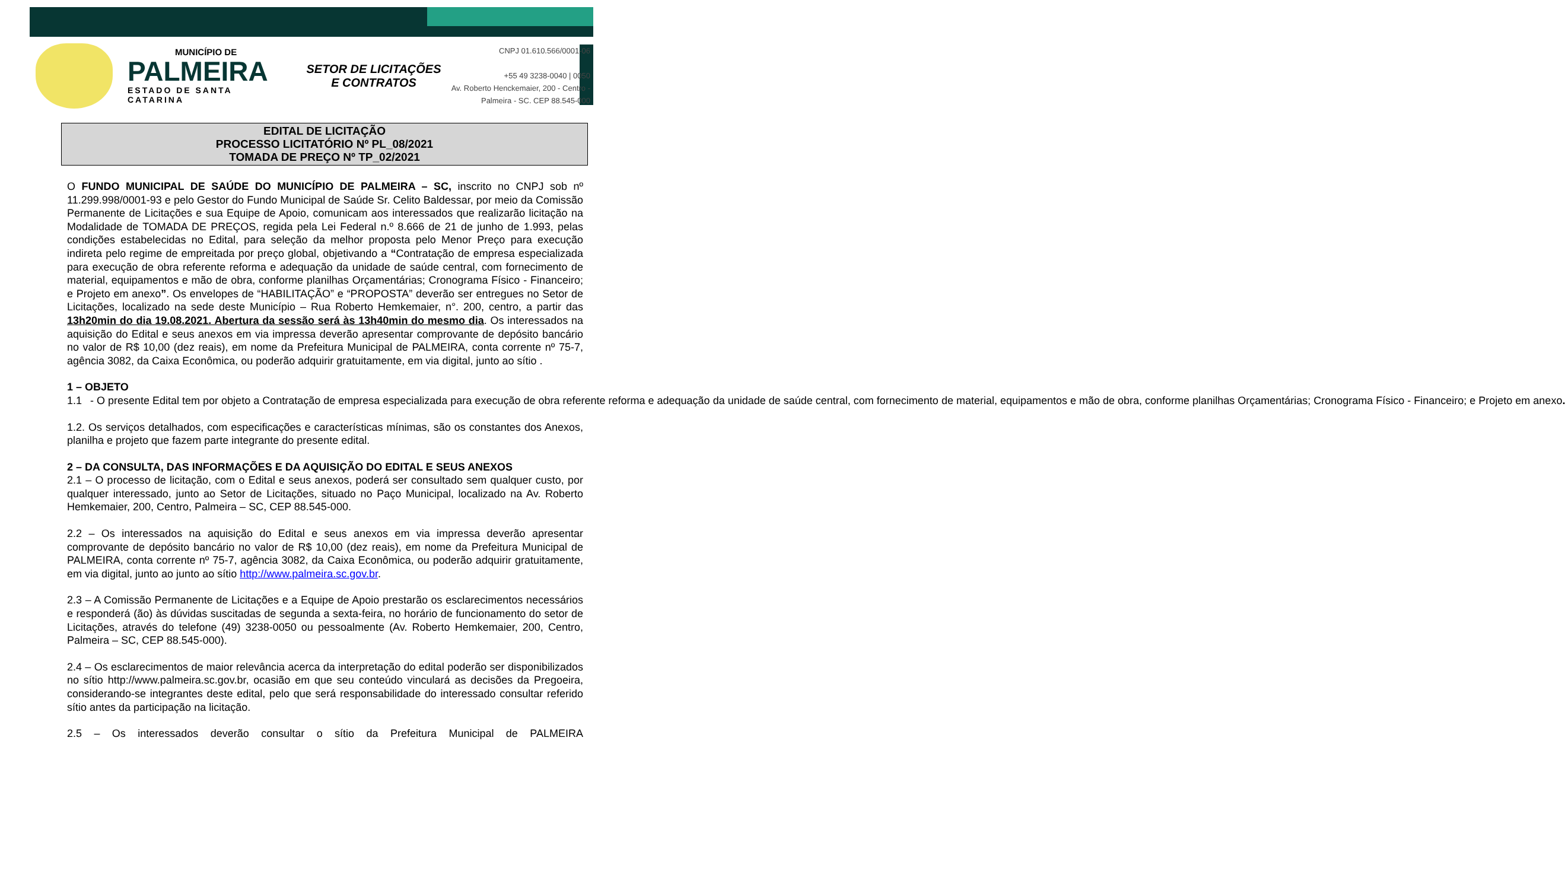MUNICÍPIO DE
PALMEIRA
ESTADO DE SANTA CATARINA
SETOR DE LICITAÇÕES E CONTRATOS
CNPJ 01.610.566/0001-06
+55 49 3238-0040 | 0050
Av. Roberto Henckemaier, 200 - Centro -
Palmeira - SC. CEP 88.545-000
EDITAL DE LICITAÇÃO
PROCESSO LICITATÓRIO Nº PL_08/2021
TOMADA DE PREÇO Nº TP_02/2021
O FUNDO MUNICIPAL DE SAÚDE DO MUNICÍPIO DE PALMEIRA – SC, inscrito no CNPJ sob nº 11.299.998/0001-93 e pelo Gestor do Fundo Municipal de Saúde Sr. Celito Baldessar, por meio da Comissão Permanente de Licitações e sua Equipe de Apoio, comunicam aos interessados que realizarão licitação na Modalidade de TOMADA DE PREÇOS, regida pela Lei Federal n.º 8.666 de 21 de junho de 1.993, pelas condições estabelecidas no Edital, para seleção da melhor proposta pelo Menor Preço para execução indireta pelo regime de empreitada por preço global, objetivando a “Contratação de empresa especializada para execução de obra referente reforma e adequação da unidade de saúde central, com fornecimento de material, equipamentos e mão de obra, conforme planilhas Orçamentárias; Cronograma Físico - Financeiro; e Projeto em anexo”. Os envelopes de “HABILITAÇÃO” e “PROPOSTA” deverão ser entregues no Setor de Licitações, localizado na sede deste Município – Rua Roberto Hemkemaier, n°. 200, centro, a partir das 13h20min do dia 19.08.2021. Abertura da sessão será às 13h40min do mesmo dia. Os interessados na aquisição do Edital e seus anexos em via impressa deverão apresentar comprovante de depósito bancário no valor de R$ 10,00 (dez reais), em nome da Prefeitura Municipal de PALMEIRA, conta corrente nº 75-7, agência 3082, da Caixa Econômica, ou poderão adquirir gratuitamente, em via digital, junto ao sítio .
1 – OBJETO
1.1 - O presente Edital tem por objeto a Contratação de empresa especializada para execução de obra referente reforma e adequação da unidade de saúde central, com fornecimento de material, equipamentos e mão de obra, conforme planilhas Orçamentárias; Cronograma Físico - Financeiro; e Projeto em anexo.
1.2. Os serviços detalhados, com especificações e características mínimas, são os constantes dos Anexos, planilha e projeto que fazem parte integrante do presente edital.
2 – DA CONSULTA, DAS INFORMAÇÕES E DA AQUISIÇÃO DO EDITAL E SEUS ANEXOS
2.1 – O processo de licitação, com o Edital e seus anexos, poderá ser consultado sem qualquer custo, por qualquer interessado, junto ao Setor de Licitações, situado no Paço Municipal, localizado na Av. Roberto Hemkemaier, 200, Centro, Palmeira – SC, CEP 88.545-000.
2.2 – Os interessados na aquisição do Edital e seus anexos em via impressa deverão apresentar comprovante de depósito bancário no valor de R$ 10,00 (dez reais), em nome da Prefeitura Municipal de PALMEIRA, conta corrente nº 75-7, agência 3082, da Caixa Econômica, ou poderão adquirir gratuitamente, em via digital, junto ao junto ao sítio http://www.palmeira.sc.gov.br.
2.3 – A Comissão Permanente de Licitações e a Equipe de Apoio prestarão os esclarecimentos necessários e responderá (ão) às dúvidas suscitadas de segunda a sexta-feira, no horário de funcionamento do setor de Licitações, através do telefone (49) 3238-0050 ou pessoalmente (Av. Roberto Hemkemaier, 200, Centro, Palmeira – SC, CEP 88.545-000).
2.4 – Os esclarecimentos de maior relevância acerca da interpretação do edital poderão ser disponibilizados no sítio http://www.palmeira.sc.gov.br, ocasião em que seu conteúdo vinculará as decisões da Pregoeira, considerando-se integrantes deste edital, pelo que será responsabilidade do interessado consultar referido sítio antes da participação na licitação.
2.5 – Os interessados deverão consultar o sítio da Prefeitura Municipal de PALMEIRA